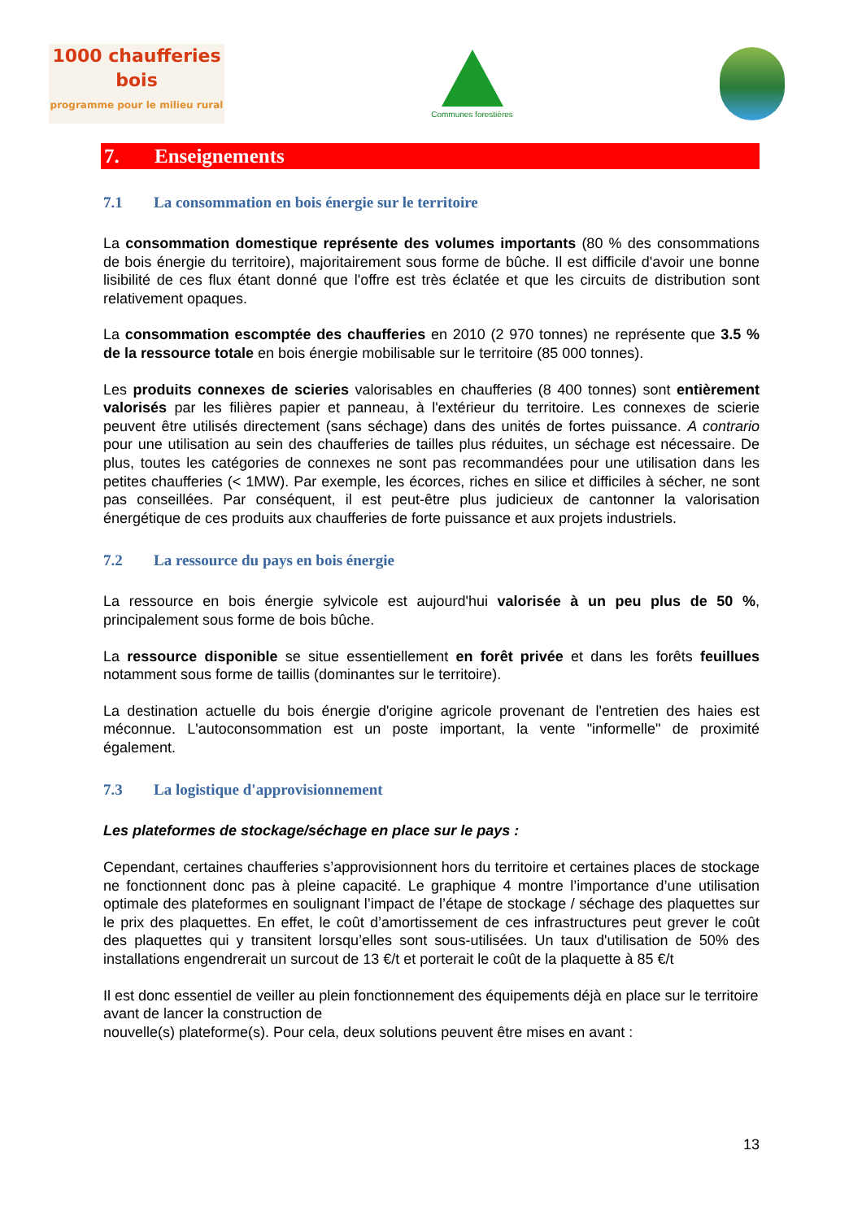1000 chaufferies bois
programme pour le milieu rural
Communes forestières
7. Enseignements
7.1 La consommation en bois énergie sur le territoire
La consommation domestique représente des volumes importants (80 % des consommations de bois énergie du territoire), majoritairement sous forme de bûche. Il est difficile d'avoir une bonne lisibilité de ces flux étant donné que l'offre est très éclatée et que les circuits de distribution sont relativement opaques.
La consommation escomptée des chaufferies en 2010 (2 970 tonnes) ne représente que 3.5 % de la ressource totale en bois énergie mobilisable sur le territoire (85 000 tonnes).
Les produits connexes de scieries valorisables en chaufferies (8 400 tonnes) sont entièrement valorisés par les filières papier et panneau, à l'extérieur du territoire. Les connexes de scierie peuvent être utilisés directement (sans séchage) dans des unités de fortes puissance. A contrario pour une utilisation au sein des chaufferies de tailles plus réduites, un séchage est nécessaire. De plus, toutes les catégories de connexes ne sont pas recommandées pour une utilisation dans les petites chaufferies (< 1MW). Par exemple, les écorces, riches en silice et difficiles à sécher, ne sont pas conseillées. Par conséquent, il est peut-être plus judicieux de cantonner la valorisation énergétique de ces produits aux chaufferies de forte puissance et aux projets industriels.
7.2 La ressource du pays en bois énergie
La ressource en bois énergie sylvicole est aujourd'hui valorisée à un peu plus de 50 %, principalement sous forme de bois bûche.
La ressource disponible se situe essentiellement en forêt privée et dans les forêts feuillues notamment sous forme de taillis (dominantes sur le territoire).
La destination actuelle du bois énergie d'origine agricole provenant de l'entretien des haies est méconnue. L'autoconsommation est un poste important, la vente "informelle" de proximité également.
7.3 La logistique d'approvisionnement
Les plateformes de stockage/séchage en place sur le pays :
Cependant, certaines chaufferies s’approvisionnent hors du territoire et certaines places de stockage ne fonctionnent donc pas à pleine capacité. Le graphique 4 montre l’importance d’une utilisation optimale des plateformes en soulignant l’impact de l’étape de stockage / séchage des plaquettes sur le prix des plaquettes. En effet, le coût d’amortissement de ces infrastructures peut grever le coût des plaquettes qui y transitent lorsqu’elles sont sous-utilisées. Un taux d'utilisation de 50% des installations engendrerait un surcout de 13 €/t et porterait le coût de la plaquette à 85 €/t
Il est donc essentiel de veiller au plein fonctionnement des équipements déjà en place sur le territoire avant de lancer la construction de
nouvelle(s) plateforme(s). Pour cela, deux solutions peuvent être mises en avant :
13